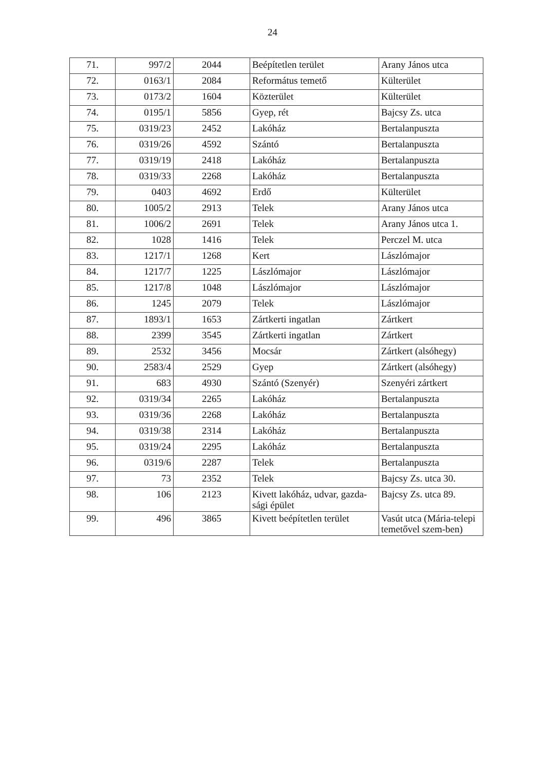24
| 71. | 997/2 | 2044 | Beépítetlen terület | Arany János utca |
| 72. | 0163/1 | 2084 | Református temető | Külterület |
| 73. | 0173/2 | 1604 | Közterület | Külterület |
| 74. | 0195/1 | 5856 | Gyep, rét | Bajcsy Zs. utca |
| 75. | 0319/23 | 2452 | Lakóház | Bertalanpuszta |
| 76. | 0319/26 | 4592 | Szántó | Bertalanpuszta |
| 77. | 0319/19 | 2418 | Lakóház | Bertalanpuszta |
| 78. | 0319/33 | 2268 | Lakóház | Bertalanpuszta |
| 79. | 0403 | 4692 | Erdő | Külterület |
| 80. | 1005/2 | 2913 | Telek | Arany János utca |
| 81. | 1006/2 | 2691 | Telek | Arany János utca 1. |
| 82. | 1028 | 1416 | Telek | Perczel M. utca |
| 83. | 1217/1 | 1268 | Kert | Lászlómajor |
| 84. | 1217/7 | 1225 | Lászlómajor | Lászlómajor |
| 85. | 1217/8 | 1048 | Lászlómajor | Lászlómajor |
| 86. | 1245 | 2079 | Telek | Lászlómajor |
| 87. | 1893/1 | 1653 | Zártkerti ingatlan | Zártkert |
| 88. | 2399 | 3545 | Zártkerti ingatlan | Zártkert |
| 89. | 2532 | 3456 | Mocsár | Zártkert (alsóhegy) |
| 90. | 2583/4 | 2529 | Gyep | Zártkert (alsóhegy) |
| 91. | 683 | 4930 | Szántó (Szenyér) | Szenyéri zártkert |
| 92. | 0319/34 | 2265 | Lakóház | Bertalanpuszta |
| 93. | 0319/36 | 2268 | Lakóház | Bertalanpuszta |
| 94. | 0319/38 | 2314 | Lakóház | Bertalanpuszta |
| 95. | 0319/24 | 2295 | Lakóház | Bertalanpuszta |
| 96. | 0319/6 | 2287 | Telek | Bertalanpuszta |
| 97. | 73 | 2352 | Telek | Bajcsy Zs. utca 30. |
| 98. | 106 | 2123 | Kivett lakóház, udvar, gazda-sági épület | Bajcsy Zs. utca 89. |
| 99. | 496 | 3865 | Kivett beépítetlen terület | Vasút utca (Mária-telepi temetővel szem-ben) |